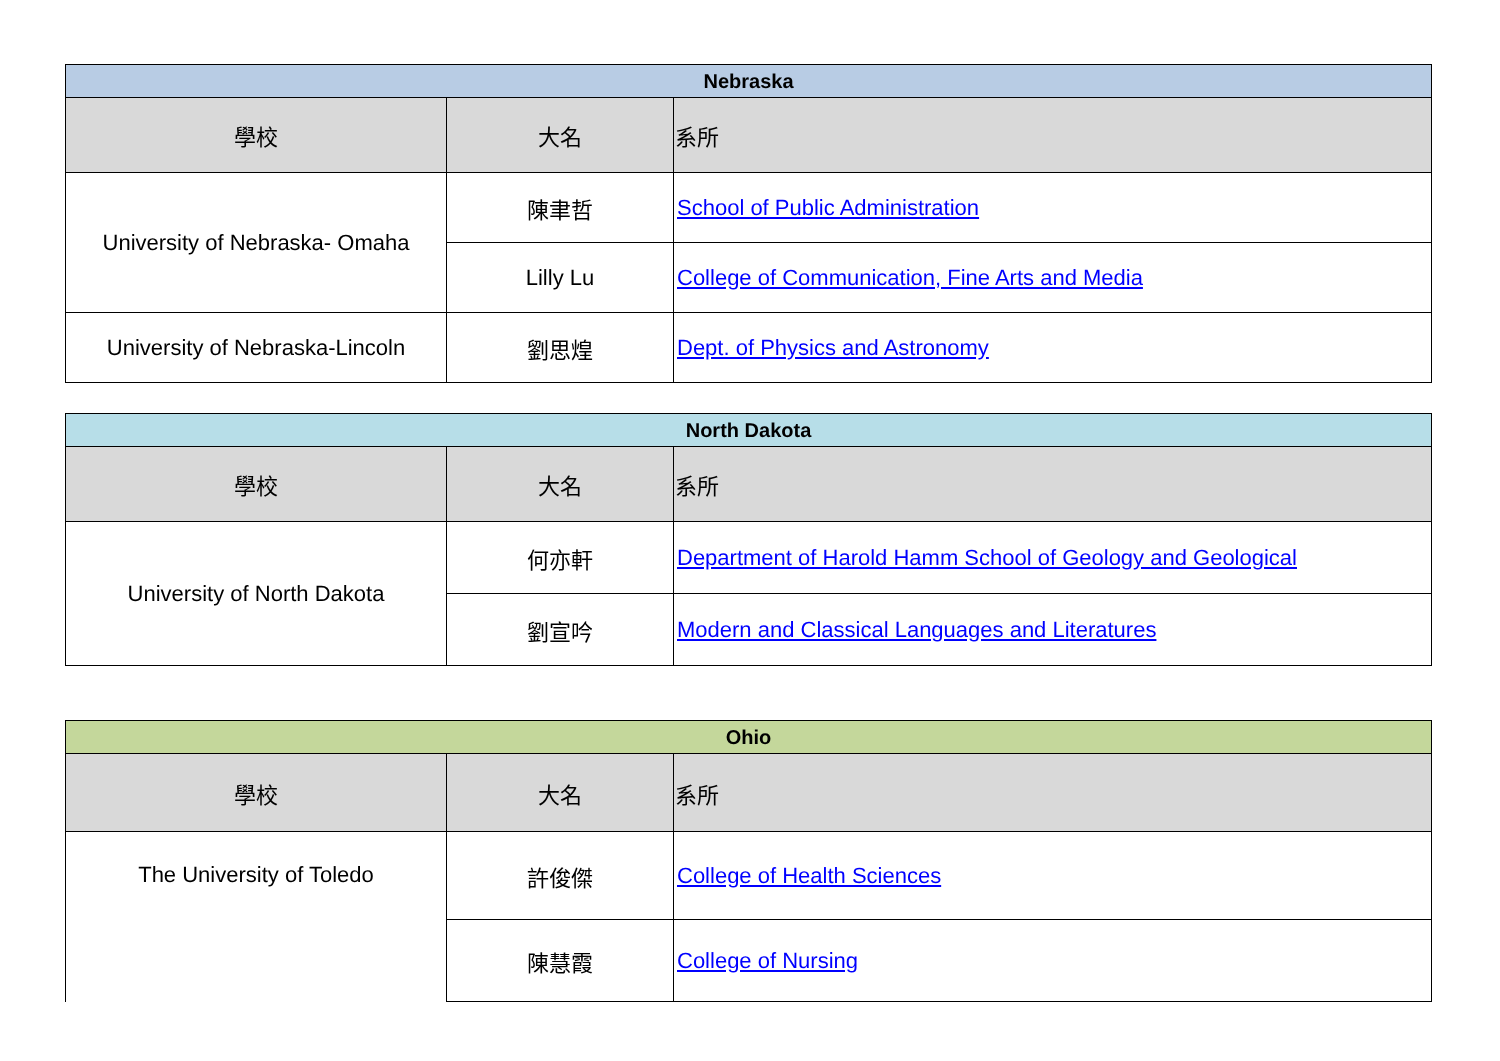| Nebraska | | |
| --- | --- | --- |
| 學校 | 大名 | 系所 |
| University of Nebraska- Omaha | 陳聿哲 | School of Public Administration |
| | Lilly Lu | College of Communication, Fine Arts and Media |
| University of Nebraska-Lincoln | 劉思煌 | Dept. of Physics and Astronomy |
| North Dakota | | |
| --- | --- | --- |
| 學校 | 大名 | 系所 |
| University of North Dakota | 何亦軒 | Department of Harold Hamm School of Geology and Geological |
| | 劉宣吟 | Modern and Classical Languages and Literatures |
| Ohio | | |
| --- | --- | --- |
| 學校 | 大名 | 系所 |
| The University of Toledo | 許俊傑 | College of Health Sciences |
| | 陳慧霞 | College of Nursing |